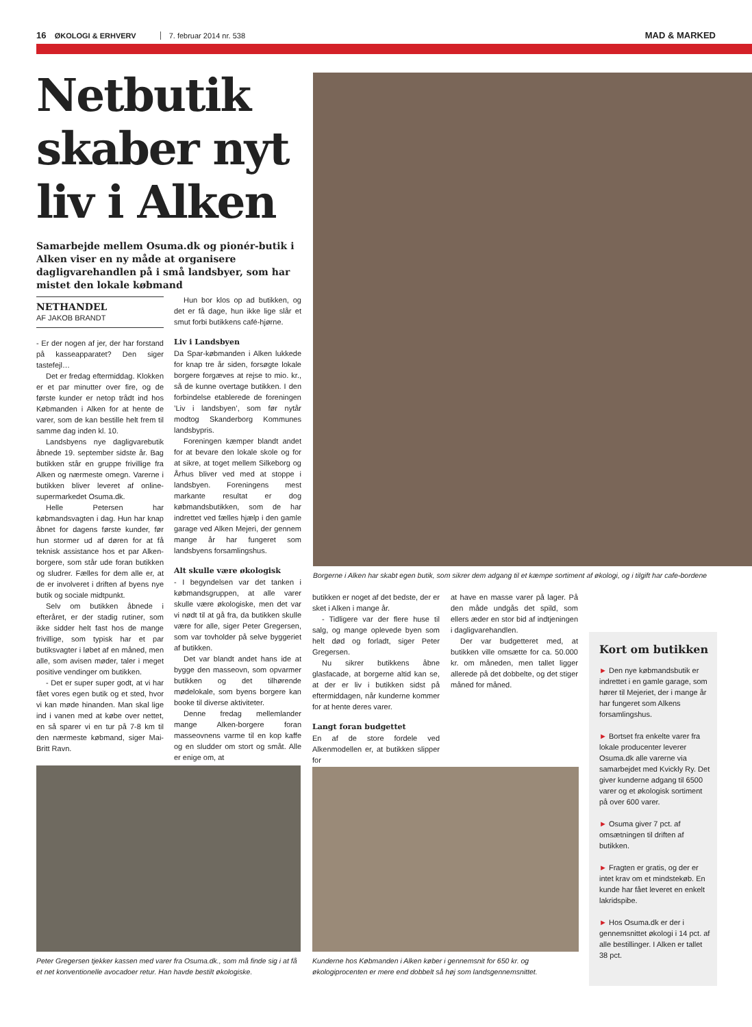16 ØKOLOGI & ERHVERV 7. februar 2014 nr. 538 MAD & MARKED
Netbutik skaber nyt liv i Alken
Samarbejde mellem Osuma.dk og pionér-butik i Alken viser en ny måde at organisere dagligvarehandlen på i små landsbyer, som har mistet den lokale købmand
NETHANDEL
AF JAKOB BRANDT
- Er der nogen af jer, der har forstand på kasseapparatet? Den siger tastefejl…
Det er fredag eftermiddag. Klokken er et par minutter over fire, og de første kunder er netop trådt ind hos Købmanden i Alken for at hente de varer, som de kan bestille helt frem til samme dag inden kl. 10.
Landsbyens nye dagligvarebutik åbnede 19. september sidste år. Bag butikken står en gruppe frivillige fra Alken og nærmeste omegn. Varerne i butikken bliver leveret af online-supermarkedet Osuma.dk.
Helle Petersen har købmandsvagten i dag. Hun har knap åbnet for dagens første kunder, før hun stormer ud af døren for at få teknisk assistance hos et par Alken-borgere, som står ude foran butikken og sludrer. Fælles for dem alle er, at de er involveret i driften af byens nye butik og sociale midtpunkt.
Selv om butikken åbnede i efteråret, er der stadig rutiner, som ikke sidder helt fast hos de mange frivillige, som typisk har et par butiksvagter i løbet af en måned, men alle, som avisen møder, taler i meget positive vendinger om butikken.
- Det er super super godt, at vi har fået vores egen butik og et sted, hvor vi kan møde hinanden. Man skal lige ind i vanen med at købe over nettet, en så sparer vi en tur på 7-8 km til den nærmeste købmand, siger Mai-Britt Ravn.
Hun bor klos op ad butikken, og det er få dage, hun ikke lige slår et smut forbi butikkens café-hjørne.
Liv i Landsbyen
Da Spar-købmanden i Alken lukkede for knap tre år siden, forsøgte lokale borgere forgæves at rejse to mio. kr., så de kunne overtage butikken. I den forbindelse etablerede de foreningen ’Liv i landsbyen’, som før nytår modtog Skanderborg Kommunes landsbypris.
Foreningen kæmper blandt andet for at bevare den lokale skole og for at sikre, at toget mellem Silkeborg og Århus bliver ved med at stoppe i landsbyen. Foreningens mest markante resultat er dog købmandsbutikken, som de har indrettet ved fælles hjælp i den gamle garage ved Alken Mejeri, der gennem mange år har fungeret som landsbyens forsamlingshus.
Alt skulle være økologisk
- I begyndelsen var det tanken i købmandsgruppen, at alle varer skulle være økologiske, men det var vi nødt til at gå fra, da butikken skulle være for alle, siger Peter Gregersen, som var tovholder på selve byggeriet af butikken.
Det var blandt andet hans ide at bygge den masseovn, som opvarmer butikken og det tilhørende mødelokale, som byens borgere kan booke til diverse aktiviteter.
Denne fredag mellemlander mange Alken-borgere foran masseovnens varme til en kop kaffe og en sludder om stort og småt. Alle er enige om, at
Borgerne i Alken har skabt egen butik, som sikrer dem adgang til et kæmpe sortiment af økologi, og i tilgift har cafe-bordene
butikken er noget af det bedste, der er sket i Alken i mange år.
- Tidligere var der flere huse til salg, og mange oplevede byen som helt død og forladt, siger Peter Gregersen.
Nu sikrer butikkens åbne glasfacade, at borgerne altid kan se, at der er liv i butikken sidst på eftermiddagen, når kunderne kommer for at hente deres varer.
Langt foran budgettet
En af de store fordele ved Alkenmodellen er, at butikken slipper for
at have en masse varer på lager. På den måde undgås det spild, som ellers æder en stor bid af indtjeningen i dagligvarehandlen.
Der var budgetteret med, at butikken ville omsætte for ca. 50.000 kr. om måneden, men tallet ligger allerede på det dobbelte, og det stiger måned for måned.
Kort om butikken
► Den nye købmandsbutik er indrettet i en gamle garage, som hører til Mejeriet, der i mange år har fungeret som Alkens forsamlingshus.
► Bortset fra enkelte varer fra lokale producenter leverer Osuma.dk alle varerne via samarbejdet med Kvickly Ry. Det giver kunderne adgang til 6500 varer og et økologisk sortiment på over 600 varer.
► Osuma giver 7 pct. af omsætningen til driften af butikken.
► Fragten er gratis, og der er intet krav om et mindstekøb. En kunde har fået leveret en enkelt lakridspibe.
► Hos Osuma.dk er der i gennemsnittet økologi i 14 pct. af alle bestillinger. I Alken er tallet 38 pct.
Peter Gregersen tjekker kassen med varer fra Osuma.dk., som må finde sig i at få et net konventionelle avocadoer retur. Han havde bestilt økologiske.
Kunderne hos Købmanden i Alken køber i gennemsnit for 650 kr. og økologiprocenten er mere end dobbelt så høj som landsgennemsnittet.